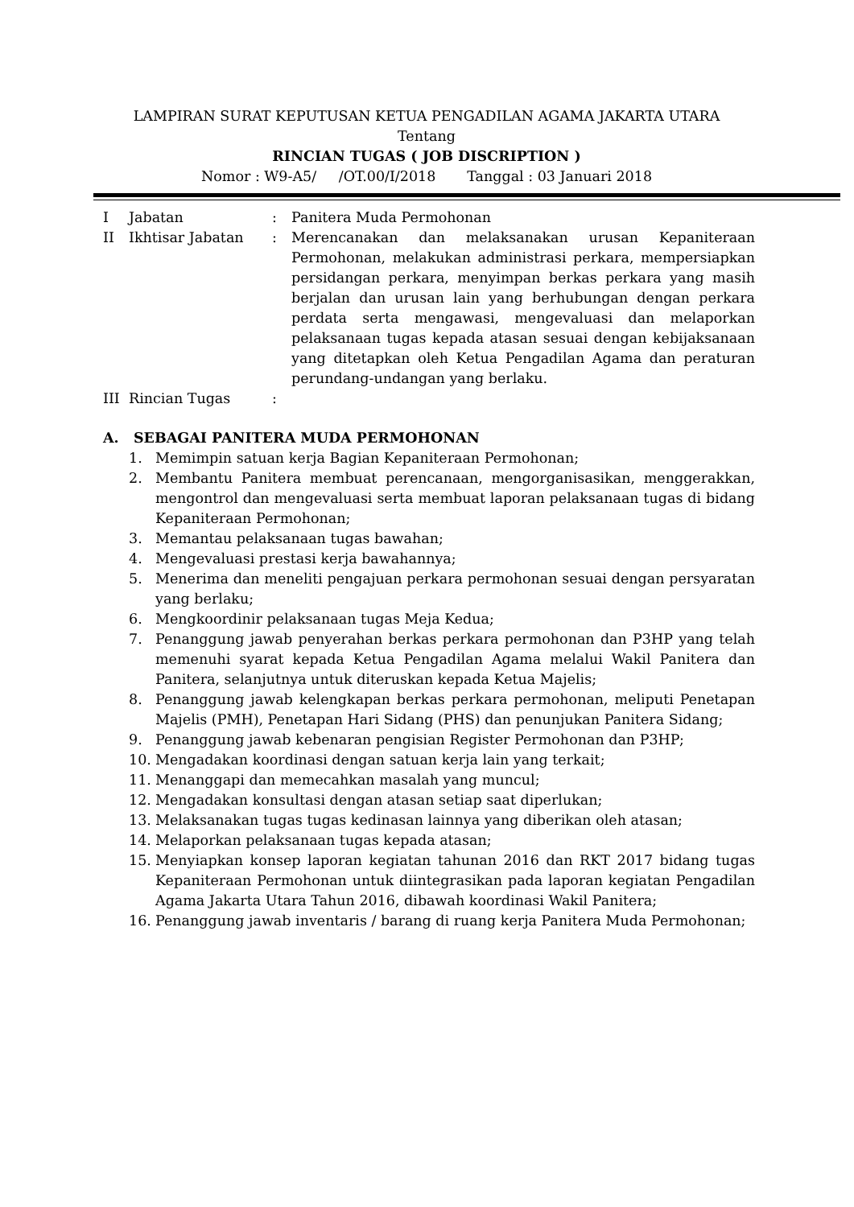LAMPIRAN SURAT KEPUTUSAN KETUA PENGADILAN AGAMA JAKARTA UTARA
Tentang
RINCIAN TUGAS ( JOB DISCRIPTION )
Nomor : W9-A5/ /OT.00/I/2018 Tanggal : 03 Januari 2018
I Jabatan: Panitera Muda Permohonan
II Ikhtisar Jabatan: Merencanakan dan melaksanakan urusan Kepaniteraan Permohonan, melakukan administrasi perkara, mempersiapkan persidangan perkara, menyimpan berkas perkara yang masih berjalan dan urusan lain yang berhubungan dengan perkara perdata serta mengawasi, mengevaluasi dan melaporkan pelaksanaan tugas kepada atasan sesuai dengan kebijaksanaan yang ditetapkan oleh Ketua Pengadilan Agama dan peraturan perundang-undangan yang berlaku.
III Rincian Tugas:
A. SEBAGAI PANITERA MUDA PERMOHONAN
1. Memimpin satuan kerja Bagian Kepaniteraan Permohonan;
2. Membantu Panitera membuat perencanaan, mengorganisasikan, menggerakkan, mengontrol dan mengevaluasi serta membuat laporan pelaksanaan tugas di bidang Kepaniteraan Permohonan;
3. Memantau pelaksanaan tugas bawahan;
4. Mengevaluasi prestasi kerja bawahannya;
5. Menerima dan meneliti pengajuan perkara permohonan sesuai dengan persyaratan yang berlaku;
6. Mengkoordinir pelaksanaan tugas Meja Kedua;
7. Penanggung jawab penyerahan berkas perkara permohonan dan P3HP yang telah memenuhi syarat kepada Ketua Pengadilan Agama melalui Wakil Panitera dan Panitera, selanjutnya untuk diteruskan kepada Ketua Majelis;
8. Penanggung jawab kelengkapan berkas perkara permohonan, meliputi Penetapan Majelis (PMH), Penetapan Hari Sidang (PHS) dan penunjukan Panitera Sidang;
9. Penanggung jawab kebenaran pengisian Register Permohonan dan P3HP;
10. Mengadakan koordinasi dengan satuan kerja lain yang terkait;
11. Menanggapi dan memecahkan masalah yang muncul;
12. Mengadakan konsultasi dengan atasan setiap saat diperlukan;
13. Melaksanakan tugas tugas kedinasan lainnya yang diberikan oleh atasan;
14. Melaporkan pelaksanaan tugas kepada atasan;
15. Menyiapkan konsep laporan kegiatan tahunan 2016 dan RKT 2017 bidang tugas Kepaniteraan Permohonan untuk diintegrasikan pada laporan kegiatan Pengadilan Agama Jakarta Utara Tahun 2016, dibawah koordinasi Wakil Panitera;
16. Penanggung jawab inventaris / barang di ruang kerja Panitera Muda Permohonan;